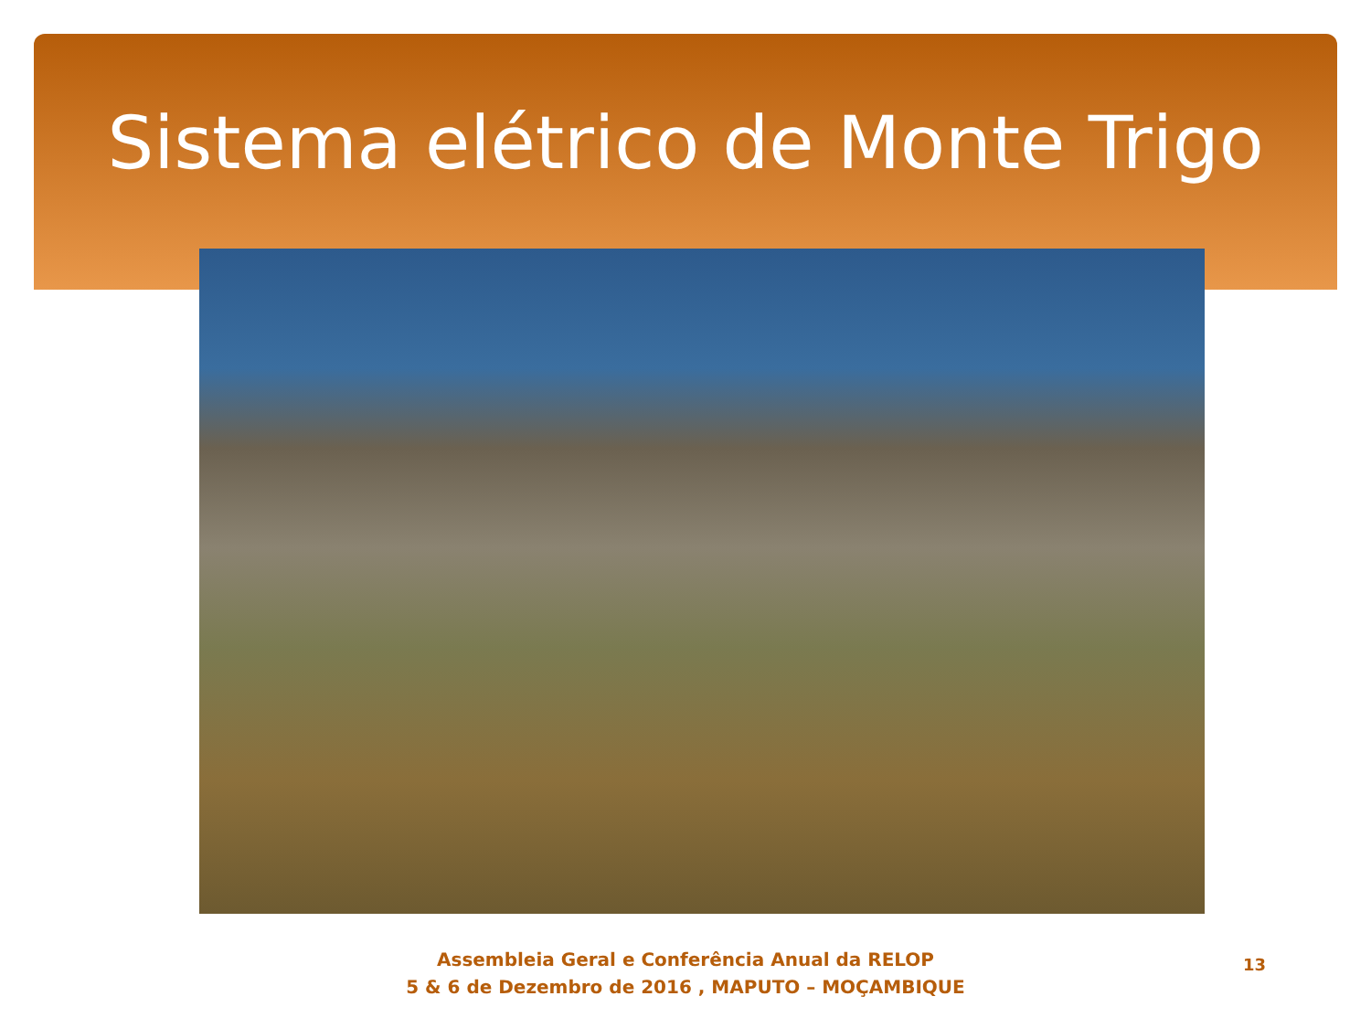Sistema elétrico de Monte Trigo
Assembleia Geral e Conferência Anual da RELOP
5 & 6 de Dezembro de 2016 , MAPUTO – MOÇAMBIQUE
13